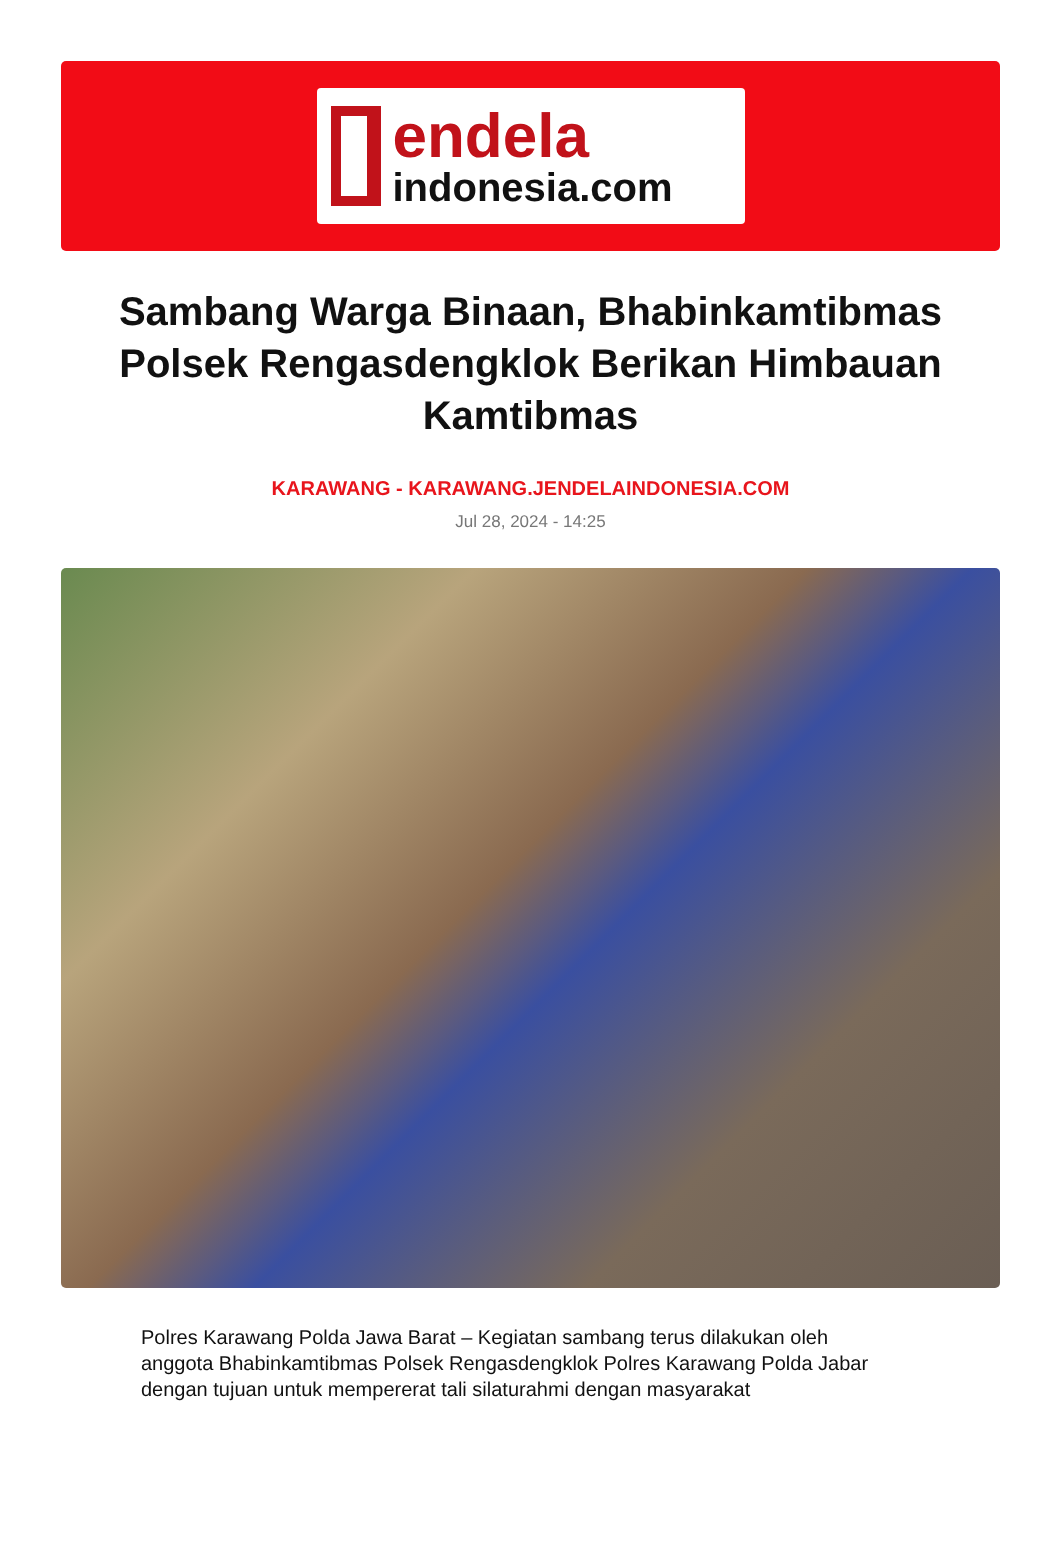endela
indonesia.com
Sambang Warga Binaan, Bhabinkamtibmas Polsek Rengasdengklok Berikan Himbauan Kamtibmas
KARAWANG - KARAWANG.JENDELAINDONESIA.COM
Jul 28, 2024 - 14:25
Polres Karawang Polda Jawa Barat – Kegiatan sambang terus dilakukan oleh anggota Bhabinkamtibmas Polsek Rengasdengklok Polres Karawang Polda Jabar dengan tujuan untuk mempererat tali silaturahmi dengan masyarakat